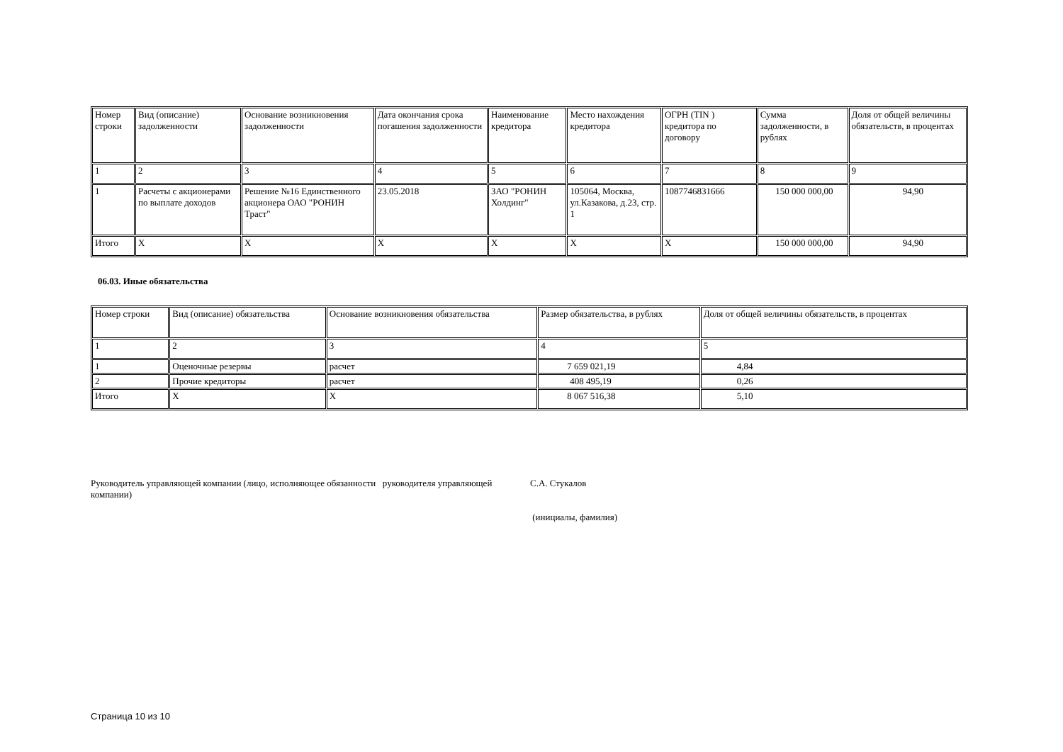| Номер строки | Вид (описание) задолженности | Основание возникновения задолженности | Дата окончания срока погашения задолженности | Наименование кредитора | Место нахождения кредитора | ОГРН (TIN ) кредитора по договору | Сумма задолженности, в рублях | Доля от общей величины обязательств, в процентах |
| 1 | 2 | 3 | 4 | 5 | 6 | 7 | 8 | 9 |
| 1 | Расчеты с акционерами по выплате доходов | Решение №16 Единственного акционера ОАО "РОНИН Траст" | 23.05.2018 | ЗАО "РОНИН Холдинг" | 105064, Москва, ул.Казакова, д.23, стр. 1 | 1087746831666 | 150 000 000,00 | 94,90 |
| Итого | X | X | X | X | X | X | 150 000 000,00 | 94,90 |
06.03. Иные обязательства
| Номер строки | Вид (описание) обязательства | Основание возникновения обязательства | Размер обязательства, в рублях | Доля от общей величины обязательств, в процентах |
| 1 | 2 | 3 | 4 | 5 |
| 1 | Оценочные резервы | расчет | 7 659 021,19 | 4,84 |
| 2 | Прочие кредиторы | расчет | 408 495,19 | 0,26 |
| Итого | X | X | 8 067 516,38 | 5,10 |
Руководитель управляющей компании (лицо, исполняющее обязанности руководителя управляющей компании)
С.А. Стукалов
(инициалы, фамилия)
Страница 10 из 10